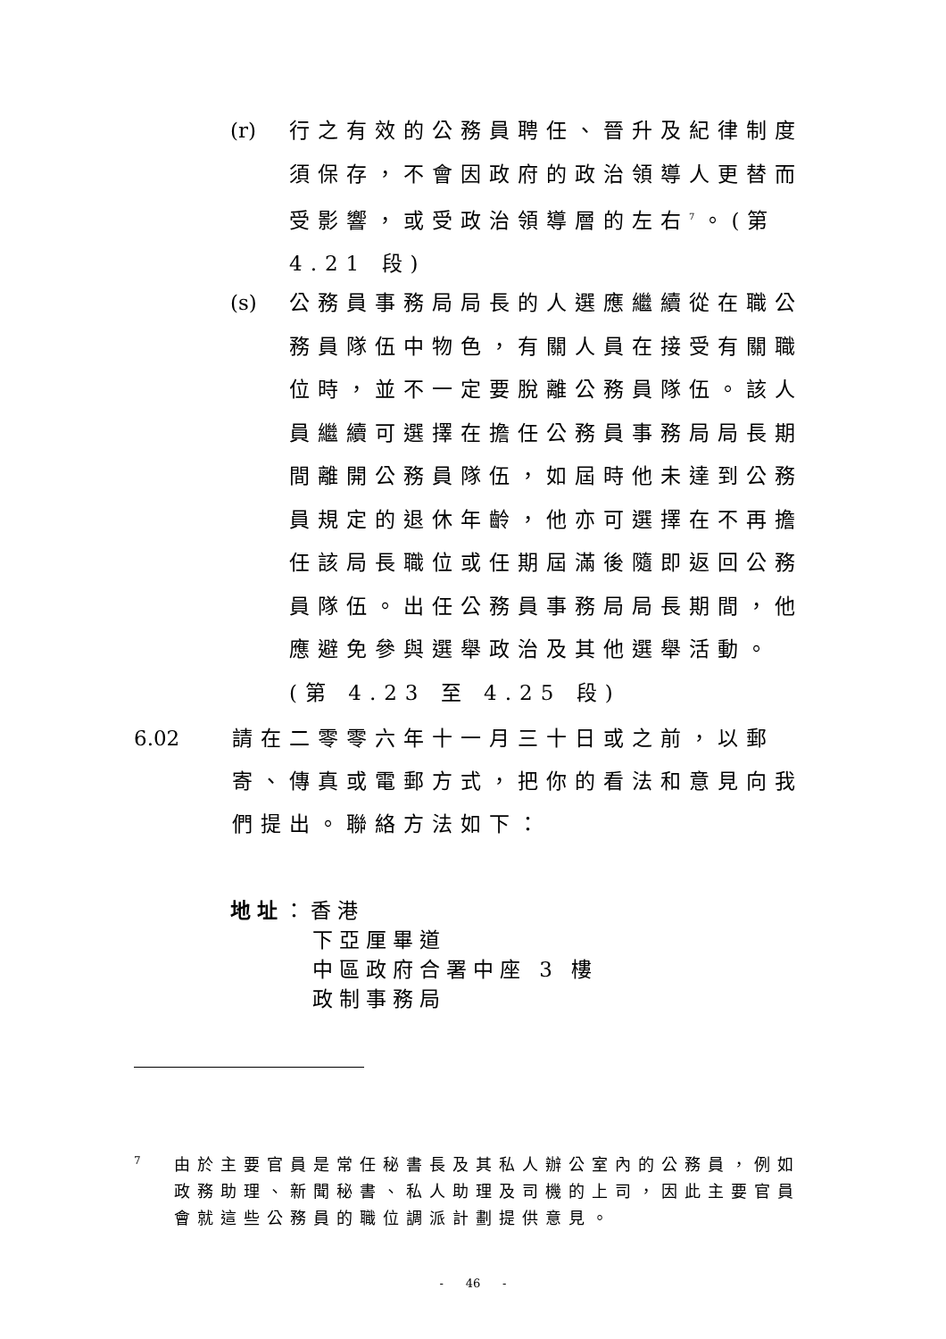(r)
行之有效的公務員聘任、晉升及紀律制度須保存，不會因政府的政治領導人更替而受影響，或受政治領導層的左右<sup>7</sup>。(第 4.21 段)
(s)
公務員事務局局長的人選應繼續從在職公務員隊伍中物色，有關人員在接受有關職位時，並不一定要脫離公務員隊伍。該人員繼續可選擇在擔任公務員事務局局長期間離開公務員隊伍，如屆時他未達到公務員規定的退休年齡，他亦可選擇在不再擔任該局長職位或任期屆滿後隨即返回公務員隊伍。出任公務員事務局局長期間，他應避免參與選舉政治及其他選舉活動。(第 4.23 至 4.25 段)
6.02 請在二零零六年十一月三十日或之前，以郵寄、傳真或電郵方式，把你的看法和意見向我們提出。聯絡方法如下：
地址：香港
下亞厘畢道
中區政府合署中座 3 樓
政制事務局
7
由於主要官員是常任秘書長及其私人辦公室內的公務員，例如政務助理、新聞秘書、私人助理及司機的上司，因此主要官員會就這些公務員的職位調派計劃提供意見。
- 46 -